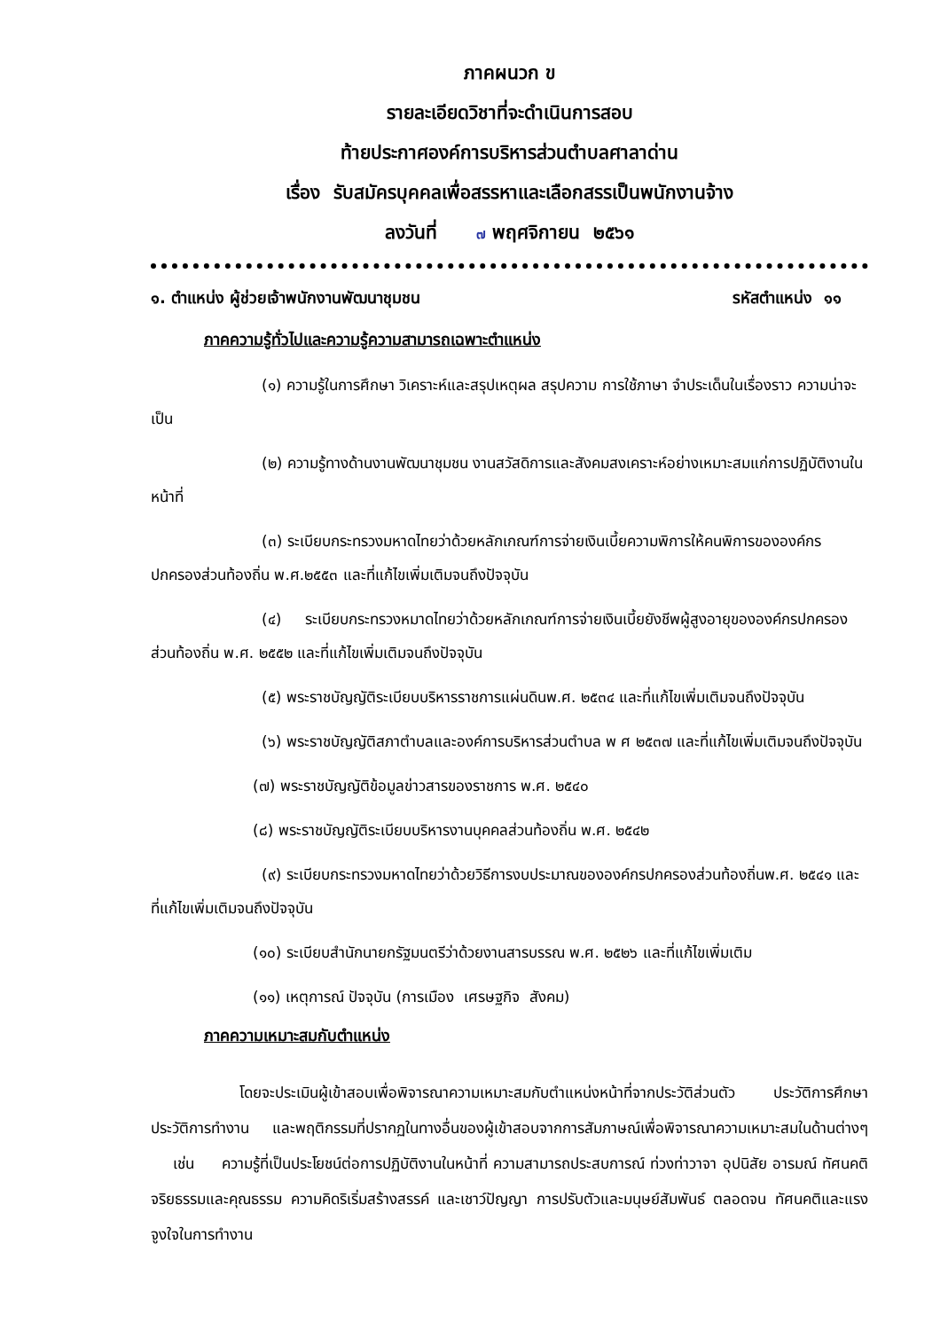ภาคผนวก ข
รายละเอียดวิชาที่จะดำเนินการสอบ
ท้ายประกาศองค์การบริหารส่วนตำบลศาลาด่าน
เรื่อง รับสมัครบุคคลเพื่อสรรหาและเลือกสรรเป็นพนักงานจ้าง
ลงวันที่ ๗ พฤศจิกายน ๒๕๖๑
๑. ตำแหน่ง ผู้ช่วยเจ้าพนักงานพัฒนาชุมชน รหัสตำแหน่ง ๑๑
ภาคความรู้ทั่วไปและความรู้ความสามารถเฉพาะตำแหน่ง
(๑) ความรู้ในการศึกษา วิเคราะห์และสรุปเหตุผล สรุปความ การใช้ภาษา จำประเด็นในเรื่องราว ความน่าจะเป็น
(๒) ความรู้ทางด้านงานพัฒนาชุมชน งานสวัสดิการและสังคมสงเคราะห์อย่างเหมาะสมแก่การปฏิบัติงานในหน้าที่
(๓) ระเบียบกระทรวงมหาดไทยว่าด้วยหลักเกณฑ์การจ่ายเงินเบี้ยความพิการให้คนพิการขององค์กรปกครองส่วนท้องถิ่น พ.ศ.๒๕๕๓ และที่แก้ไขเพิ่มเติมจนถึงปัจจุบัน
(๔) ระเบียบกระทรวงหมาดไทยว่าด้วยหลักเกณฑ์การจ่ายเงินเบี้ยยังชีพผู้สูงอายุขององค์กรปกครองส่วนท้องถิ่น พ.ศ. ๒๕๕๒ และที่แก้ไขเพิ่มเติมจนถึงปัจจุบัน
(๕) พระราชบัญญัติระเบียบบริหารราชการแผ่นดินพ.ศ. ๒๕๓๔ และที่แก้ไขเพิ่มเติมจนถึงปัจจุบัน
(๖) พระราชบัญญัติสภาตำบลและองค์การบริหารส่วนตำบล พ ศ ๒๕๓๗ และที่แก้ไขเพิ่มเติมจนถึงปัจจุบัน
(๗) พระราชบัญญัติข้อมูลข่าวสารของราชการ พ.ศ. ๒๕๔๐
(๘) พระราชบัญญัติระเบียบบริหารงานบุคคลส่วนท้องถิ่น พ.ศ. ๒๕๔๒
(๙) ระเบียบกระทรวงมหาดไทยว่าด้วยวิธีการงบประมาณขององค์กรปกครองส่วนท้องถิ่นพ.ศ. ๒๕๔๑ และที่แก้ไขเพิ่มเติมจนถึงปัจจุบัน
(๑๐) ระเบียบสำนักนายกรัฐมนตรีว่าด้วยงานสารบรรณ พ.ศ. ๒๕๒๖ และที่แก้ไขเพิ่มเติม
(๑๑) เหตุการณ์ ปัจจุบัน (การเมือง เศรษฐกิจ สังคม)
ภาคความเหมาะสมกับตำแหน่ง
โดยจะประเมินผู้เข้าสอบเพื่อพิจารณาความเหมาะสมกับตำแหน่งหน้าที่จากประวัติส่วนตัว ประวัติการศึกษา ประวัติการทำงาน และพฤติกรรมที่ปรากฏในทางอื่นของผู้เข้าสอบจากการสัมภาษณ์เพื่อพิจารณาความเหมาะสมในด้านต่างๆ เช่น ความรู้ที่เป็นประโยชน์ต่อการปฏิบัติงานในหน้าที่ ความสามารถประสบการณ์ ท่วงท่าวาจา อุปนิสัย อารมณ์ ทัศนคติ จริยธรรมและคุณธรรม ความคิดริเริ่มสร้างสรรค์ และเชาว์ปัญญา การปรับตัวและมนุษย์สัมพันธ์ ตลอดจน ทัศนคติและแรงจูงใจในการทำงาน